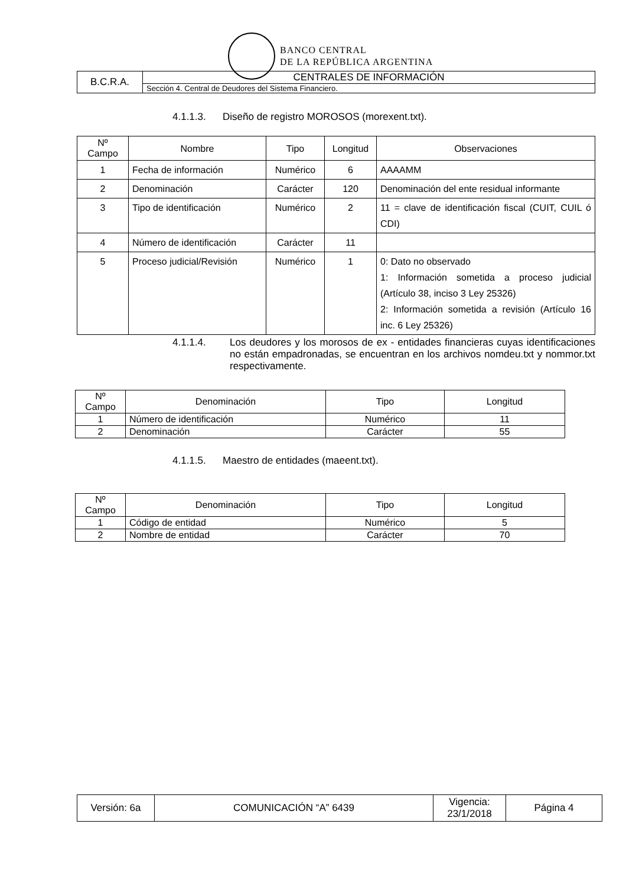BANCO CENTRAL
DE LA REPÚBLICA ARGENTINA
| B.C.R.A. | CENTRALES DE INFORMACIÓN |
| | Sección 4. Central de Deudores del Sistema Financiero. |
4.1.1.3. Diseño de registro MOROSOS (morexent.txt).
| Nº Campo | Nombre | Tipo | Longitud | Observaciones |
| 1 | Fecha de información | Numérico | 6 | AAAAMM |
| 2 | Denominación | Carácter | 120 | Denominación del ente residual informante |
| 3 | Tipo de identificación | Numérico | 2 | 11 = clave de identificación fiscal (CUIT, CUIL ó CDI) |
| 4 | Número de identificación | Carácter | 11 | |
| 5 | Proceso judicial/Revisión | Numérico | 1 | 0: Dato no observado 1: Información sometida a proceso judicial (Artículo 38, inciso 3 Ley 25326) 2: Información sometida a revisión (Artículo 16 inc. 6 Ley 25326) |
4.1.1.4. Los deudores y los morosos de ex - entidades financieras cuyas identificaciones no están empadronadas, se encuentran en los archivos nomdeu.txt y nommor.txt respectivamente.
| Nº Campo | Denominación | Tipo | Longitud |
| 1 | Número de identificación | Numérico | 11 |
| 2 | Denominación | Carácter | 55 |
4.1.1.5. Maestro de entidades (maeent.txt).
| Nº Campo | Denominación | Tipo | Longitud |
| 1 | Código de entidad | Numérico | 5 |
| 2 | Nombre de entidad | Carácter | 70 |
| Versión: 6a | COMUNICACIÓN “A” 6439 | Vigencia: 23/1/2018 | Página 4 |